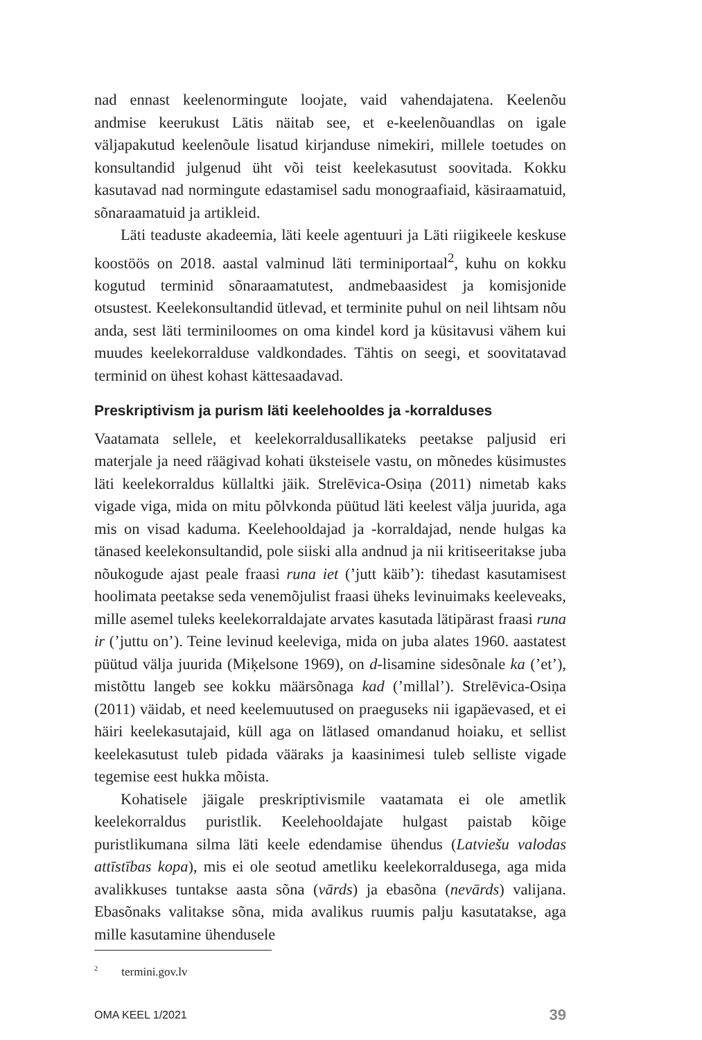nad ennast keelenormingute loojate, vaid vahendajatena. Keelenõu andmise keerukust Lätis näitab see, et e-keelenõuandlas on igale väljapakutud keelenõule lisatud kirjanduse nimekiri, millele toetudes on konsultandid julgenud üht või teist keelekasutust soovitada. Kokku kasutavad nad normingute edastamisel sadu monograafiaid, käsiraamatuid, sõnaraamatuid ja artikleid.
Läti teaduste akadeemia, läti keele agentuuri ja Läti riigikeele keskuse koostöös on 2018. aastal valminud läti terminiportaal<sup>2</sup>, kuhu on kokku kogutud terminid sõnaraamatutest, andmebaasidest ja komisjonide otsustest. Keelekonsultandid ütlevad, et terminite puhul on neil lihtsam nõu anda, sest läti terminiloomes on oma kindel kord ja küsitavusi vähem kui muudes keelekorralduse valdkondades. Tähtis on seegi, et soovitatavad terminid on ühest kohast kättesaadavad.
Preskriptivism ja purism läti keelehooldes ja -korralduses
Vaatamata sellele, et keelekorraldusallikateks peetakse paljusid eri materjale ja need räägivad kohati üksteisele vastu, on mõnedes küsimustes läti keelekorraldus küllaltki jäik. Strelēvica-Osiņa (2011) nimetab kaks vigade viga, mida on mitu põlvkonda püütud läti keelest välja juurida, aga mis on visad kaduma. Keelehooldajad ja -korraldajad, nende hulgas ka tänased keelekonsultandid, pole siiski alla andnud ja nii kritiseeritakse juba nõukogude ajast peale fraasi runa iet (’jutt käib’): tihedast kasutamisest hoolimata peetakse seda venemõjulist fraasi üheks levinuimaks keeleveaks, mille asemel tuleks keelekorraldajate arvates kasutada lätipärast fraasi runa ir (’juttu on’). Teine levinud keeleviga, mida on juba alates 1960. aastatest püütud välja juurida (Miķelsone 1969), on d-lisamine sidesõnale ka (’et’), mistõttu langeb see kokku määrsõnaga kad (’millal’). Strelēvica-Osiņa (2011) väidab, et need keelemuutused on praeguseks nii igapäevased, et ei häiri keelekasutajaid, küll aga on lätlased omandanud hoiaku, et sellist keelekasutust tuleb pidada vääraks ja kaasinimesi tuleb selliste vigade tegemise eest hukka mõista.
Kohatisele jäigale preskriptivismile vaatamata ei ole ametlik keelekorraldus puristlik. Keelehooldajate hulgast paistab kõige puristlikumana silma läti keele edendamise ühendus (Latviešu valodas attīstības kopa), mis ei ole seotud ametliku keelekorraldusega, aga mida avalikkuses tuntakse aasta sõna (vārds) ja ebasõna (nevārds) valijana. Ebasõnaks valitakse sõna, mida avalikus ruumis palju kasutatakse, aga mille kasutamine ühendusele
<sup>2</sup> termini.gov.lv
OMA KEEL 1/2021 39